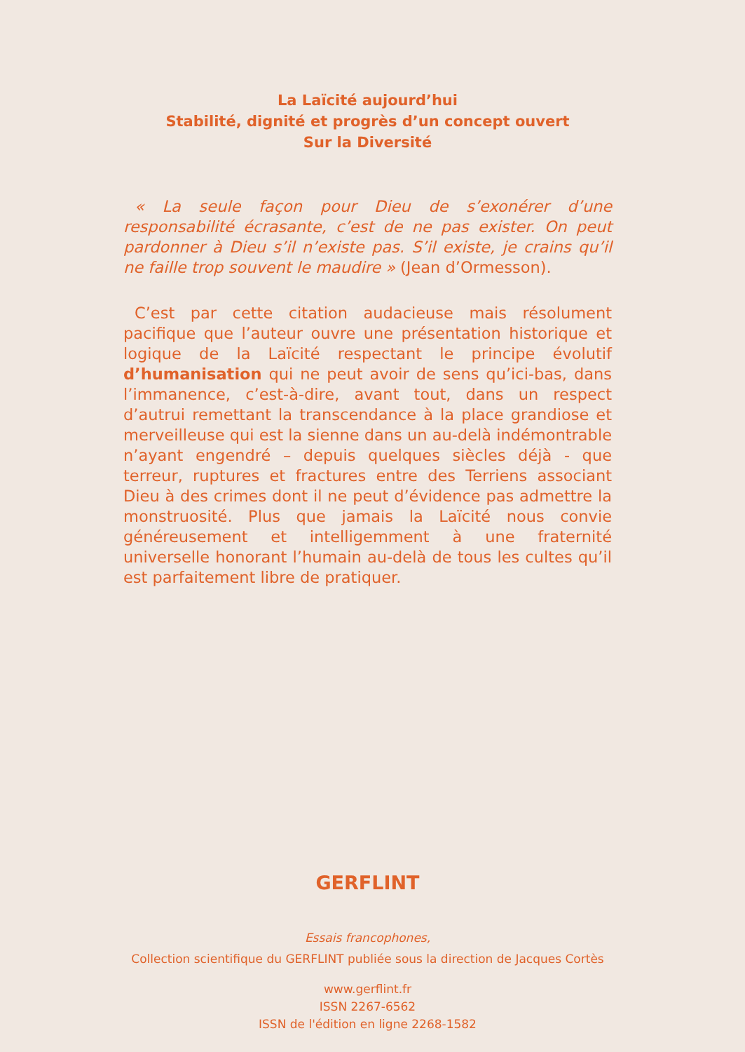La Laïcité aujourd’hui
Stabilité, dignité et progrès d’un concept ouvert
Sur la Diversité
« La seule façon pour Dieu de s’exonérer d’une responsabilité écrasante, c’est de ne pas exister. On peut pardonner à Dieu s’il n’existe pas. S’il existe, je crains qu’il ne faille trop souvent le maudire » (Jean d’Ormesson).
C’est par cette citation audacieuse mais résolument pacifique que l’auteur ouvre une présentation historique et logique de la Laïcité respectant le principe évolutif d’humanisation qui ne peut avoir de sens qu’ici-bas, dans l’immanence, c’est-à-dire, avant tout, dans un respect d’autrui remettant la transcendance à la place grandiose et merveilleuse qui est la sienne dans un au-delà indémontrable n’ayant engendré – depuis quelques siècles déjà - que terreur, ruptures et fractures entre des Terriens associant Dieu à des crimes dont il ne peut d’évidence pas admettre la monstruosité. Plus que jamais la Laïcité nous convie généreusement et intelligemment à une fraternité universelle honorant l’humain au-delà de tous les cultes qu’il est parfaitement libre de pratiquer.
GERFLINT
Essais francophones,
Collection scientifique du GERFLINT publiée sous la direction de Jacques Cortès
www.gerflint.fr
ISSN 2267-6562
ISSN de l'édition en ligne 2268-1582